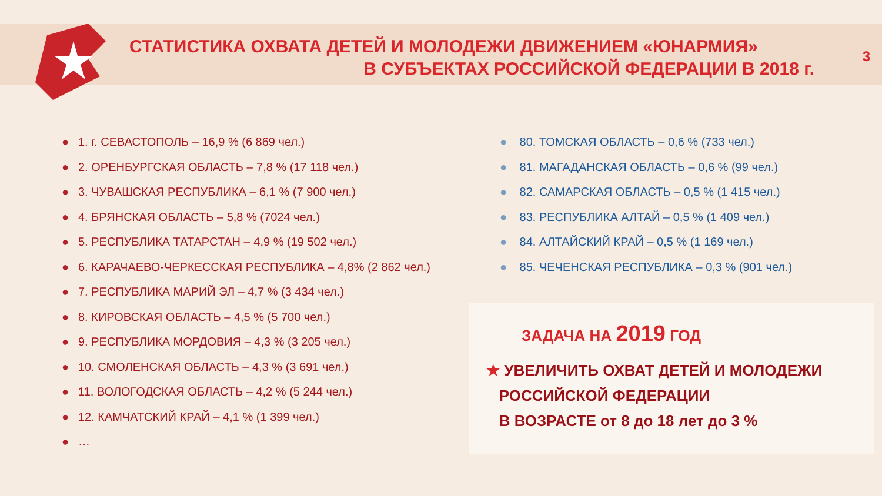СТАТИСТИКА ОХВАТА ДЕТЕЙ И МОЛОДЕЖИ ДВИЖЕНИЕМ «ЮНАРМИЯ»
В СУБЪЕКТАХ РОССИЙСКОЙ ФЕДЕРАЦИИ В 2018 г.
3
● 1. г. СЕВАСТОПОЛЬ – 16,9 % (6 869 чел.)
● 2. ОРЕНБУРГСКАЯ ОБЛАСТЬ – 7,8 % (17 118 чел.)
● 3. ЧУВАШСКАЯ РЕСПУБЛИКА – 6,1 % (7 900 чел.)
● 4. БРЯНСКАЯ ОБЛАСТЬ – 5,8 % (7024 чел.)
● 5. РЕСПУБЛИКА ТАТАРСТАН – 4,9 % (19 502 чел.)
● 6. КАРАЧАЕВО-ЧЕРКЕССКАЯ РЕСПУБЛИКА – 4,8% (2 862 чел.)
● 7. РЕСПУБЛИКА МАРИЙ ЭЛ – 4,7 % (3 434 чел.)
● 8. КИРОВСКАЯ ОБЛАСТЬ – 4,5 % (5 700 чел.)
● 9. РЕСПУБЛИКА МОРДОВИЯ – 4,3 % (3 205 чел.)
● 10. СМОЛЕНСКАЯ ОБЛАСТЬ – 4,3 % (3 691 чел.)
● 11. ВОЛОГОДСКАЯ ОБЛАСТЬ – 4,2 % (5 244 чел.)
● 12. КАМЧАТСКИЙ КРАЙ – 4,1 % (1 399 чел.)
● …
● 80. ТОМСКАЯ ОБЛАСТЬ – 0,6 % (733 чел.)
● 81. МАГАДАНСКАЯ ОБЛАСТЬ – 0,6 % (99 чел.)
● 82. САМАРСКАЯ ОБЛАСТЬ – 0,5 % (1 415 чел.)
● 83. РЕСПУБЛИКА АЛТАЙ – 0,5 % (1 409 чел.)
● 84. АЛТАЙСКИЙ КРАЙ – 0,5 % (1 169 чел.)
● 85. ЧЕЧЕНСКАЯ РЕСПУБЛИКА – 0,3 % (901 чел.)
ЗАДАЧА НА 2019 ГОД
★ УВЕЛИЧИТЬ ОХВАТ ДЕТЕЙ И МОЛОДЕЖИ
РОССИЙСКОЙ ФЕДЕРАЦИИ
В ВОЗРАСТЕ от 8 до 18 лет до 3 %